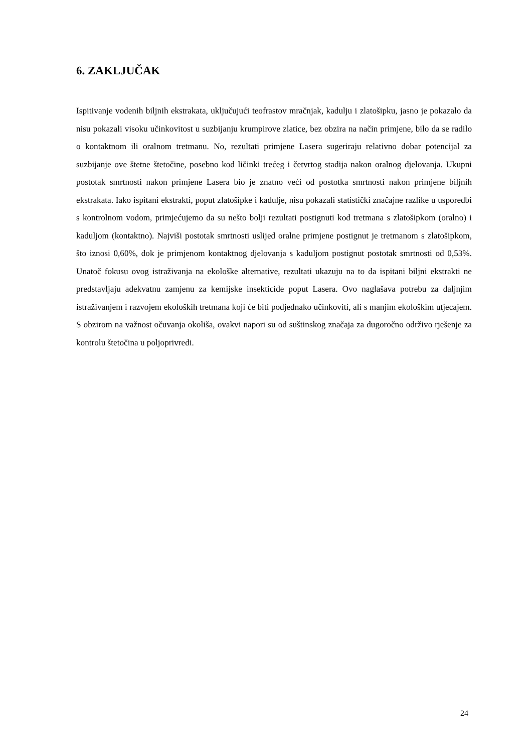6. ZAKLJUČAK
Ispitivanje vodenih biljnih ekstrakata, uključujući teofrastov mračnjak, kadulju i zlatošipku, jasno je pokazalo da nisu pokazali visoku učinkovitost u suzbijanju krumpirove zlatice, bez obzira na način primjene, bilo da se radilo o kontaktnom ili oralnom tretmanu. No, rezultati primjene Lasera sugeriraju relativno dobar potencijal za suzbijanje ove štetne štetočine, posebno kod ličinki trećeg i četvrtog stadija nakon oralnog djelovanja. Ukupni postotak smrtnosti nakon primjene Lasera bio je znatno veći od postotka smrtnosti nakon primjene biljnih ekstrakata. Iako ispitani ekstrakti, poput zlatošipke i kadulje, nisu pokazali statistički značajne razlike u usporedbi s kontrolnom vodom, primjećujemo da su nešto bolji rezultati postignuti kod tretmana s zlatošipkom (oralno) i kaduljom (kontaktno). Najviši postotak smrtnosti uslijed oralne primjene postignut je tretmanom s zlatošipkom, što iznosi 0,60%, dok je primjenom kontaktnog djelovanja s kaduljom postignut postotak smrtnosti od 0,53%. Unatoč fokusu ovog istraživanja na ekološke alternative, rezultati ukazuju na to da ispitani biljni ekstrakti ne predstavljaju adekvatnu zamjenu za kemijske insekticide poput Lasera. Ovo naglašava potrebu za daljnjim istraživanjem i razvojem ekoloških tretmana koji će biti podjednako učinkoviti, ali s manjim ekološkim utjecajem. S obzirom na važnost očuvanja okoliša, ovakvi napori su od suštinskog značaja za dugoročno održivo rješenje za kontrolu štetočina u poljoprivredi.
24